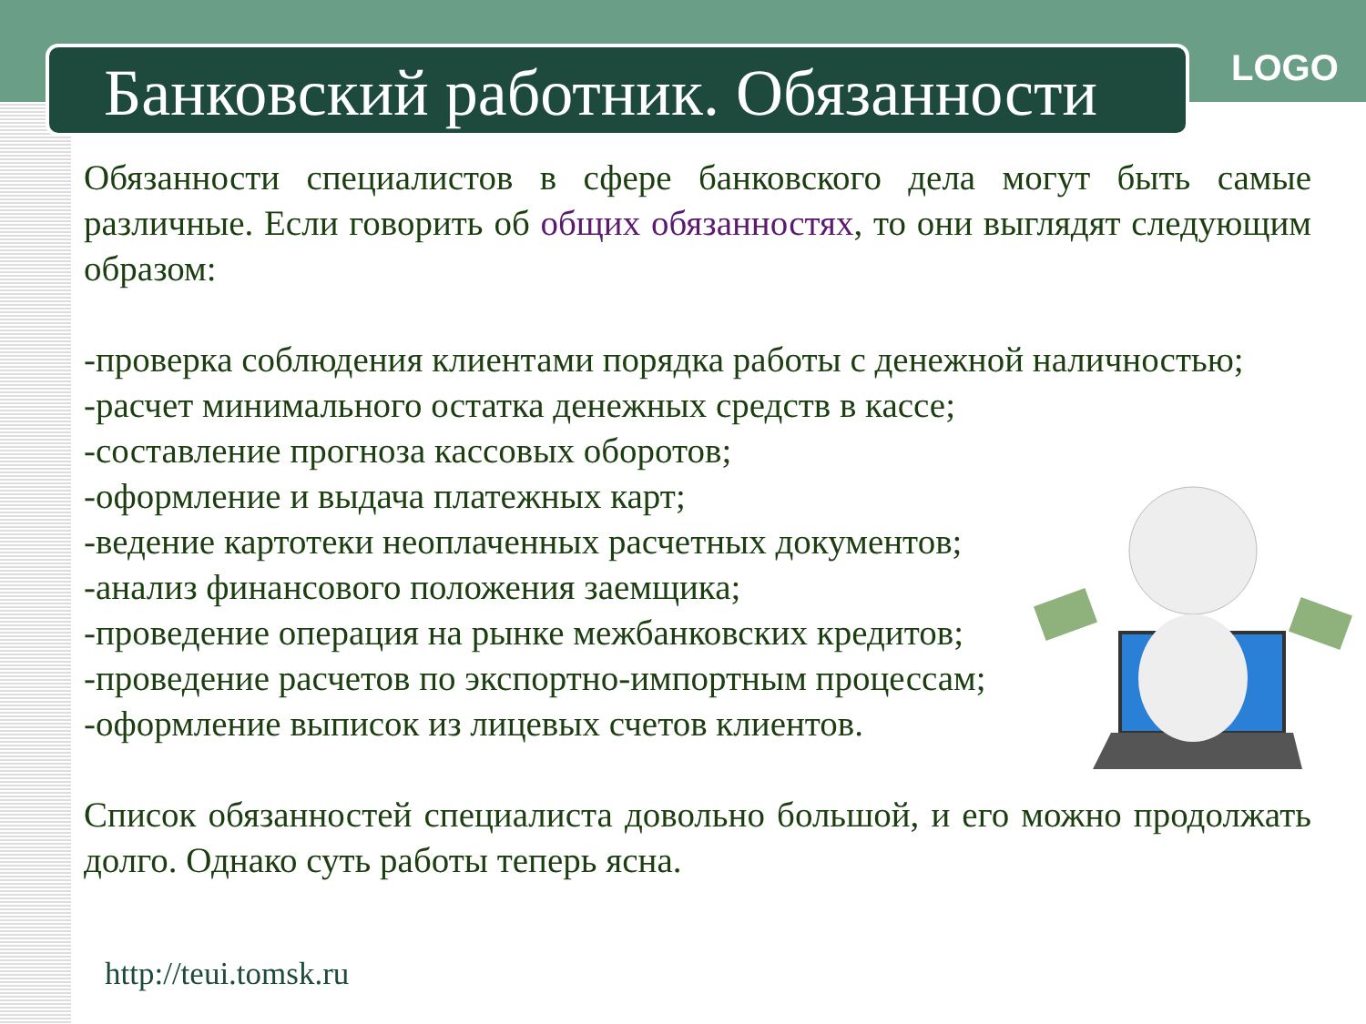Банковский работник. Обязанности
LOGO
Обязанности специалистов в сфере банковского дела могут быть самые различные. Если говорить об общих обязанностях, то они выглядят следующим образом:
-проверка соблюдения клиентами порядка работы с денежной наличностью;
-расчет минимального остатка денежных средств в кассе;
-составление прогноза кассовых оборотов;
-оформление и выдача платежных карт;
-ведение картотеки неоплаченных расчетных документов;
-анализ финансового положения заемщика;
-проведение операция на рынке межбанковских кредитов;
-проведение расчетов по экспортно-импортным процессам;
-оформление выписок из лицевых счетов клиентов.
Список обязанностей специалиста довольно большой, и его можно продолжать долго. Однако суть работы теперь ясна.
http://teui.tomsk.ru